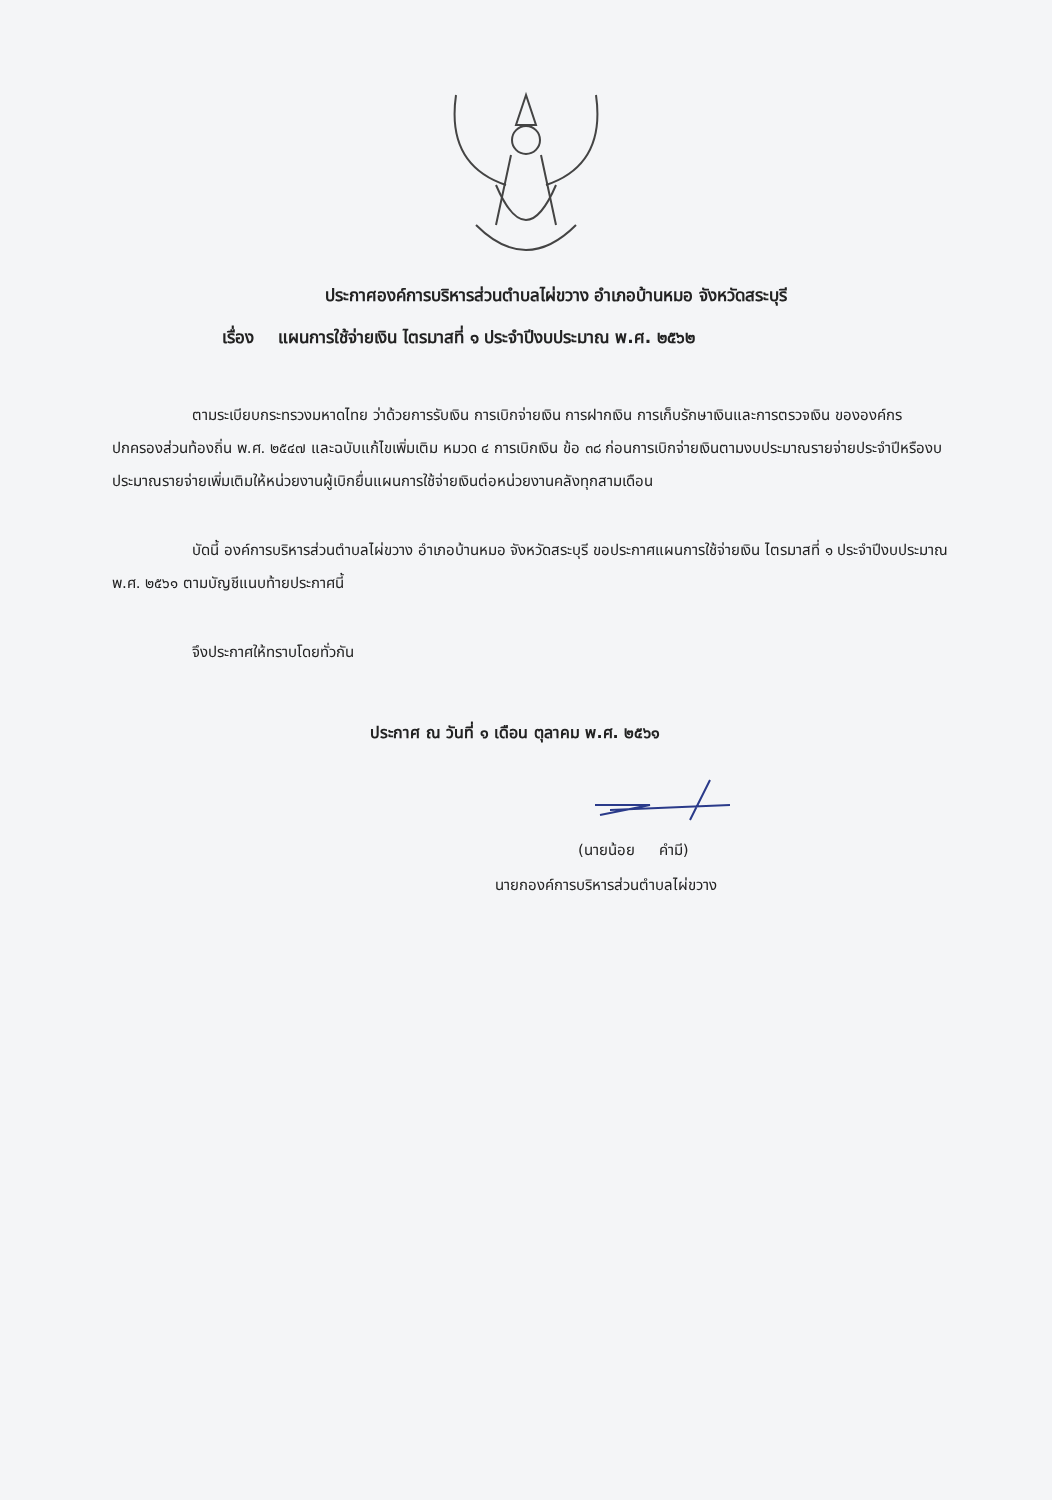ประกาศองค์การบริหารส่วนตำบลไผ่ขวาง อำเภอบ้านหมอ จังหวัดสระบุรี
เรื่อง แผนการใช้จ่ายเงิน ไตรมาสที่ ๑ ประจำปีงบประมาณ พ.ศ. ๒๕๖๒
ตามระเบียบกระทรวงมหาดไทย ว่าด้วยการรับเงิน การเบิกจ่ายเงิน การฝากเงิน การเก็บรักษาเงินและการตรวจเงิน ขององค์กรปกครองส่วนท้องถิ่น พ.ศ. ๒๕๔๗ และฉบับแก้ไขเพิ่มเติม หมวด ๔ การเบิกเงิน ข้อ ๓๘ ก่อนการเบิกจ่ายเงินตามงบประมาณรายจ่ายประจำปีหรืองบประมาณรายจ่ายเพิ่มเติมให้หน่วยงานผู้เบิกยื่นแผนการใช้จ่ายเงินต่อหน่วยงานคลังทุกสามเดือน
บัดนี้ องค์การบริหารส่วนตำบลไผ่ขวาง อำเภอบ้านหมอ จังหวัดสระบุรี ขอประกาศแผนการใช้จ่ายเงิน ไตรมาสที่ ๑ ประจำปีงบประมาณ พ.ศ. ๒๕๖๑ ตามบัญชีแนบท้ายประกาศนี้
จึงประกาศให้ทราบโดยทั่วกัน
ประกาศ ณ วันที่ ๑ เดือน ตุลาคม พ.ศ. ๒๕๖๑
(นายน้อย คำมี)
นายกองค์การบริหารส่วนตำบลไผ่ขวาง